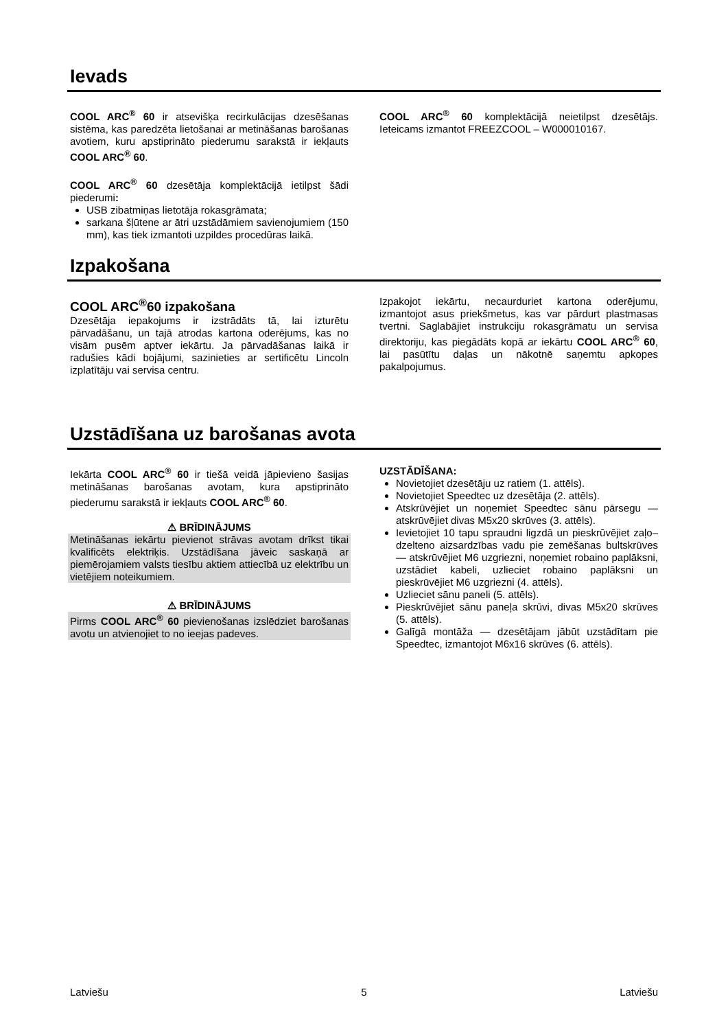Ievads
COOL ARC<sup>®</sup> 60 ir atsevišķa recirkulācijas dzesēšanas sistēma, kas paredzēta lietošanai ar metināšanas barošanas avotiem, kuru apstiprināto piederumu sarakstā ir iekļauts COOL ARC<sup>®</sup> 60.
COOL ARC<sup>®</sup> 60 dzesētāja komplektācijā ietilpst šādi piederumi:
USB zibatmiņas lietotāja rokasgrāmata;
sarkana šļūtene ar ātri uzstādāmiem savienojumiem (150 mm), kas tiek izmantoti uzpildes procedūras laikā.
COOL ARC<sup>®</sup> 60 komplektācijā neietilpst dzesētājs. Ieteicams izmantot FREEZCOOL – W000010167.
Izpakošana
COOL ARC<sup>®</sup>60 izpakošana
Dzesētāja iepakojums ir izstrādāts tā, lai izturētu pārvadāšanu, un tajā atrodas kartona oderējums, kas no visām pusēm aptver iekārtu. Ja pārvadāšanas laikā ir radušies kādi bojājumi, sazinieties ar sertificētu Lincoln izplatītāju vai servisa centru.
Izpakojot iekārtu, necaurduriet kartona oderējumu, izmantojot asus priekšmetus, kas var pārdurt plastmasas tvertni. Saglabājiet instrukciju rokasgrāmatu un servisa direktoriju, kas piegādāts kopā ar iekārtu COOL ARC<sup>®</sup> 60, lai pasūtītu daļas un nākotnē saņemtu apkopes pakalpojumus.
Uzstādīšana uz barošanas avota
Iekārta COOL ARC<sup>®</sup> 60 ir tiešā veidā jāpievieno šasijas metināšanas barošanas avotam, kura apstiprināto piederumu sarakstā ir iekļauts COOL ARC<sup>®</sup> 60.
⚠ BRĪDINĀJUMS
Metināšanas iekārtu pievienot strāvas avotam drīkst tikai kvalificēts elektriķis. Uzstādīšana jāveic saskaņā ar piemērojamiem valsts tiesību aktiem attiecībā uz elektrību un vietējiem noteikumiem.
⚠ BRĪDINĀJUMS
Pirms COOL ARC<sup>®</sup> 60 pievienošanas izslēdziet barošanas avotu un atvienojiet to no ieejas padeves.
UZSTĀDĪŠANA:
Novietojiet dzesētāju uz ratiem (1. attēls).
Novietojiet Speedtec uz dzesētāja (2. attēls).
Atskrūvējiet un noņemiet Speedtec sānu pārsegu — atskrūvējiet divas M5x20 skrūves (3. attēls).
Ievietojiet 10 tapu spraudni ligzdā un pieskrūvējiet zaļo–dzelteno aizsardzības vadu pie zemēšanas bultskrūves — atskrūvējiet M6 uzgriezni, noņemiet robaino paplāksni, uzstādiet kabeli, uzlieciet robaino paplāksni un pieskrūvējiet M6 uzgriezni (4. attēls).
Uzlieciet sānu paneli (5. attēls).
Pieskrūvējiet sānu paneļa skrūvi, divas M5x20 skrūves (5. attēls).
Galīgā montāža — dzesētājam jābūt uzstādītam pie Speedtec, izmantojot M6x16 skrūves (6. attēls).
Latviešu 5 Latviešu